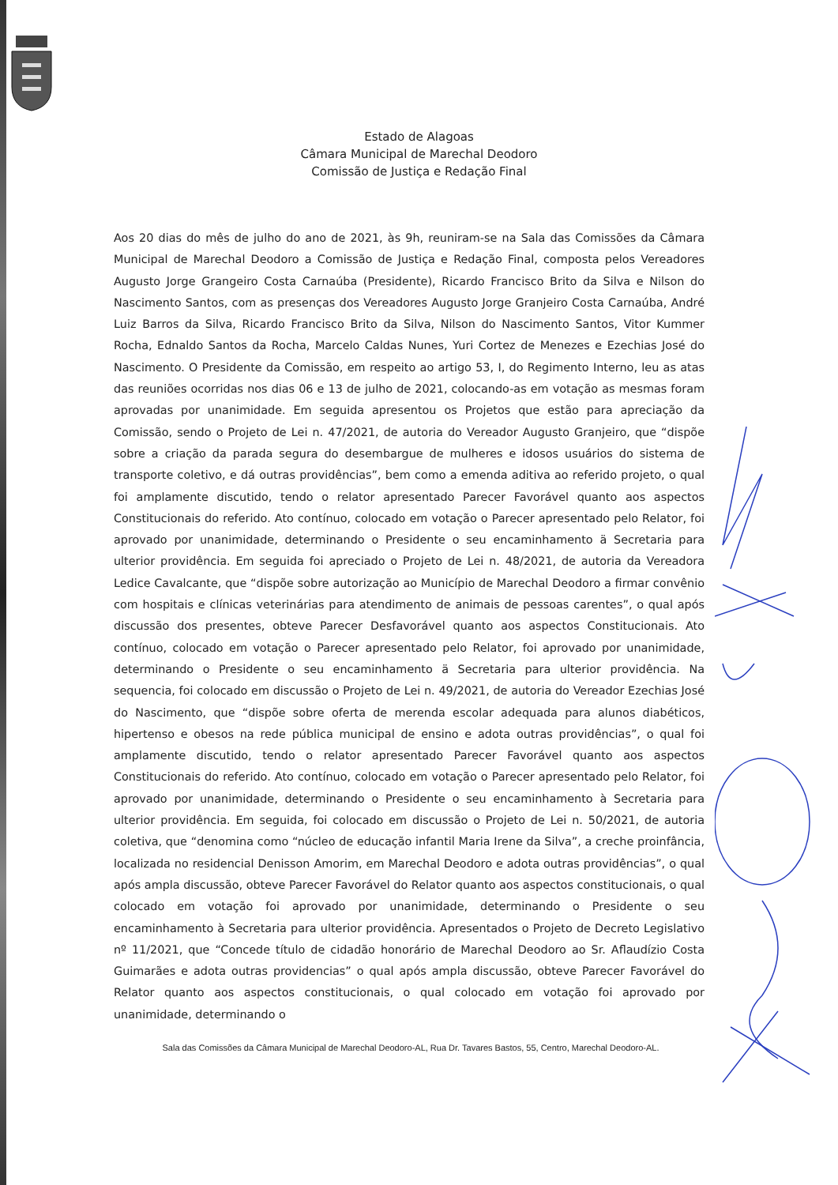Estado de Alagoas
Câmara Municipal de Marechal Deodoro
Comissão de Justiça e Redação Final
Aos 20 dias do mês de julho do ano de 2021, às 9h, reuniram-se na Sala das Comissões da Câmara Municipal de Marechal Deodoro a Comissão de Justiça e Redação Final, composta pelos Vereadores Augusto Jorge Grangeiro Costa Carnaúba (Presidente), Ricardo Francisco Brito da Silva e Nilson do Nascimento Santos, com as presenças dos Vereadores Augusto Jorge Granjeiro Costa Carnaúba, André Luiz Barros da Silva, Ricardo Francisco Brito da Silva, Nilson do Nascimento Santos, Vitor Kummer Rocha, Ednaldo Santos da Rocha, Marcelo Caldas Nunes, Yuri Cortez de Menezes e Ezechias José do Nascimento. O Presidente da Comissão, em respeito ao artigo 53, I, do Regimento Interno, leu as atas das reuniões ocorridas nos dias 06 e 13 de julho de 2021, colocando-as em votação as mesmas foram aprovadas por unanimidade. Em seguida apresentou os Projetos que estão para apreciação da Comissão, sendo o Projeto de Lei n. 47/2021, de autoria do Vereador Augusto Granjeiro, que “dispõe sobre a criação da parada segura do desembargue de mulheres e idosos usuários do sistema de transporte coletivo, e dá outras providências”, bem como a emenda aditiva ao referido projeto, o qual foi amplamente discutido, tendo o relator apresentado Parecer Favorável quanto aos aspectos Constitucionais do referido. Ato contínuo, colocado em votação o Parecer apresentado pelo Relator, foi aprovado por unanimidade, determinando o Presidente o seu encaminhamento ä Secretaria para ulterior providência. Em seguida foi apreciado o Projeto de Lei n. 48/2021, de autoria da Vereadora Ledice Cavalcante, que “dispõe sobre autorização ao Município de Marechal Deodoro a firmar convênio com hospitais e clínicas veterinárias para atendimento de animais de pessoas carentes”, o qual após discussão dos presentes, obteve Parecer Desfavorável quanto aos aspectos Constitucionais. Ato contínuo, colocado em votação o Parecer apresentado pelo Relator, foi aprovado por unanimidade, determinando o Presidente o seu encaminhamento ä Secretaria para ulterior providência. Na sequencia, foi colocado em discussão o Projeto de Lei n. 49/2021, de autoria do Vereador Ezechias José do Nascimento, que “dispõe sobre oferta de merenda escolar adequada para alunos diabéticos, hipertenso e obesos na rede pública municipal de ensino e adota outras providências”, o qual foi amplamente discutido, tendo o relator apresentado Parecer Favorável quanto aos aspectos Constitucionais do referido. Ato contínuo, colocado em votação o Parecer apresentado pelo Relator, foi aprovado por unanimidade, determinando o Presidente o seu encaminhamento à Secretaria para ulterior providência. Em seguida, foi colocado em discussão o Projeto de Lei n. 50/2021, de autoria coletiva, que “denomina como “núcleo de educação infantil Maria Irene da Silva”, a creche proinfância, localizada no residencial Denisson Amorim, em Marechal Deodoro e adota outras providências”, o qual após ampla discussão, obteve Parecer Favorável do Relator quanto aos aspectos constitucionais, o qual colocado em votação foi aprovado por unanimidade, determinando o Presidente o seu encaminhamento à Secretaria para ulterior providência. Apresentados o Projeto de Decreto Legislativo nº 11/2021, que “Concede título de cidadão honorário de Marechal Deodoro ao Sr. Aflaudízio Costa Guimarães e adota outras providencias” o qual após ampla discussão, obteve Parecer Favorável do Relator quanto aos aspectos constitucionais, o qual colocado em votação foi aprovado por unanimidade, determinando o
Sala das Comissões da Câmara Municipal de Marechal Deodoro-AL, Rua Dr. Tavares Bastos, 55, Centro, Marechal Deodoro-AL.